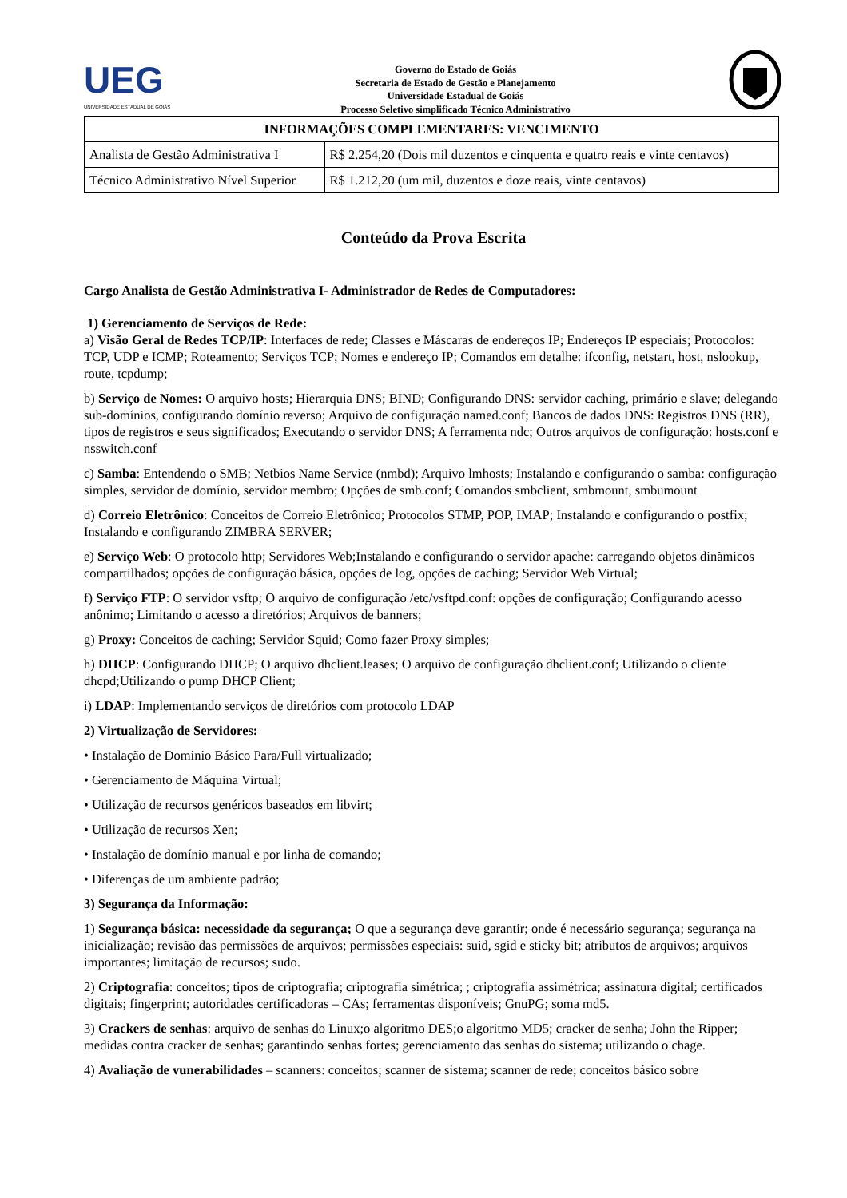UEG
UNIVERSIDADE ESTADUAL DE GOIÁS
Governo do Estado de Goiás
Secretaria de Estado de Gestão e Planejamento
Universidade Estadual de Goiás
Processo Seletivo simplificado Técnico Administrativo
| INFORMAÇÕES COMPLEMENTARES: VENCIMENTO | |
| --- | --- |
| Analista de Gestão Administrativa I | R$ 2.254,20 (Dois mil duzentos e cinquenta e quatro reais e vinte centavos) |
| Técnico Administrativo Nível Superior | R$ 1.212,20 (um mil, duzentos e doze reais, vinte centavos) |
Conteúdo da Prova Escrita
Cargo Analista de Gestão Administrativa I- Administrador de Redes de Computadores:
1) Gerenciamento de Serviços de Rede:
a) Visão Geral de Redes TCP/IP: Interfaces de rede; Classes e Máscaras de endereços IP; Endereços IP especiais; Protocolos: TCP, UDP e ICMP; Roteamento; Serviços TCP; Nomes e endereço IP; Comandos em detalhe: ifconfig, netstart, host, nslookup, route, tcpdump;
b) Serviço de Nomes: O arquivo hosts; Hierarquia DNS; BIND; Configurando DNS: servidor caching, primário e slave; delegando sub-domínios, configurando domínio reverso; Arquivo de configuração named.conf; Bancos de dados DNS: Registros DNS (RR), tipos de registros e seus significados; Executando o servidor DNS; A ferramenta ndc; Outros arquivos de configuração: hosts.conf e nsswitch.conf
c) Samba: Entendendo o SMB; Netbios Name Service (nmbd); Arquivo lmhosts; Instalando e configurando o samba: configuração simples, servidor de domínio, servidor membro; Opções de smb.conf; Comandos smbclient, smbmount, smbumount
d) Correio Eletrônico: Conceitos de Correio Eletrônico; Protocolos STMP, POP, IMAP; Instalando e configurando o postfix; Instalando e configurando ZIMBRA SERVER;
e) Serviço Web: O protocolo http; Servidores Web;Instalando e configurando o servidor apache: carregando objetos dinãmicos compartilhados; opções de configuração básica, opções de log, opções de caching; Servidor Web Virtual;
f) Serviço FTP: O servidor vsftp; O arquivo de configuração /etc/vsftpd.conf: opções de configuração; Configurando acesso anônimo; Limitando o acesso a diretórios; Arquivos de banners;
g) Proxy: Conceitos de caching; Servidor Squid; Como fazer Proxy simples;
h) DHCP: Configurando DHCP; O arquivo dhclient.leases; O arquivo de configuração dhclient.conf; Utilizando o cliente dhcpd;Utilizando o pump DHCP Client;
i) LDAP: Implementando serviços de diretórios com protocolo LDAP
2) Virtualização de Servidores:
• Instalação de Dominio Básico Para/Full virtualizado;
• Gerenciamento de Máquina Virtual;
• Utilização de recursos genéricos baseados em libvirt;
• Utilização de recursos Xen;
• Instalação de domínio manual e por linha de comando;
• Diferenças de um ambiente padrão;
3) Segurança da Informação:
1) Segurança básica: necessidade da segurança; O que a segurança deve garantir; onde é necessário segurança; segurança na inicialização; revisão das permissões de arquivos; permissões especiais: suid, sgid e sticky bit; atributos de arquivos; arquivos importantes; limitação de recursos; sudo.
2) Criptografia: conceitos; tipos de criptografia; criptografia simétrica; ; criptografia assimétrica; assinatura digital; certificados digitais; fingerprint; autoridades certificadoras – CAs; ferramentas disponíveis; GnuPG; soma md5.
3) Crackers de senhas: arquivo de senhas do Linux;o algoritmo DES;o algoritmo MD5; cracker de senha; John the Ripper; medidas contra cracker de senhas; garantindo senhas fortes; gerenciamento das senhas do sistema; utilizando o chage.
4) Avaliação de vunerabilidades – scanners: conceitos; scanner de sistema; scanner de rede; conceitos básico sobre